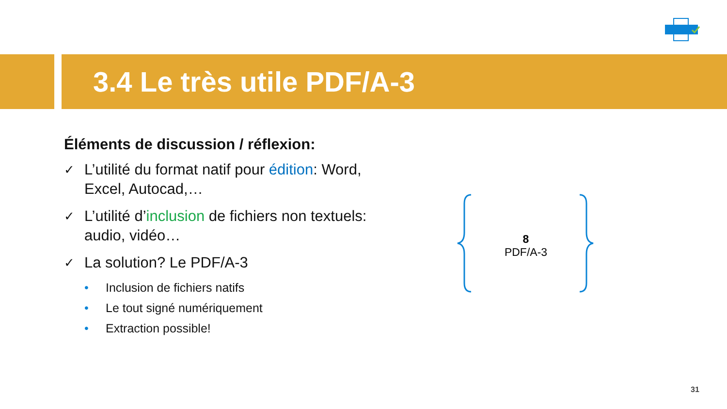3.4 Le très utile PDF/A-3
Éléments de discussion / réflexion:
✓ L’utilité du format natif pour édition: Word, Excel, Autocad,…
✓ L’utilité d’inclusion de fichiers non textuels: audio, vidéo…
✓ La solution? Le PDF/A-3
• Inclusion de fichiers natifs
• Le tout signé numériquement
• Extraction possible!
8
PDF/A-3
31